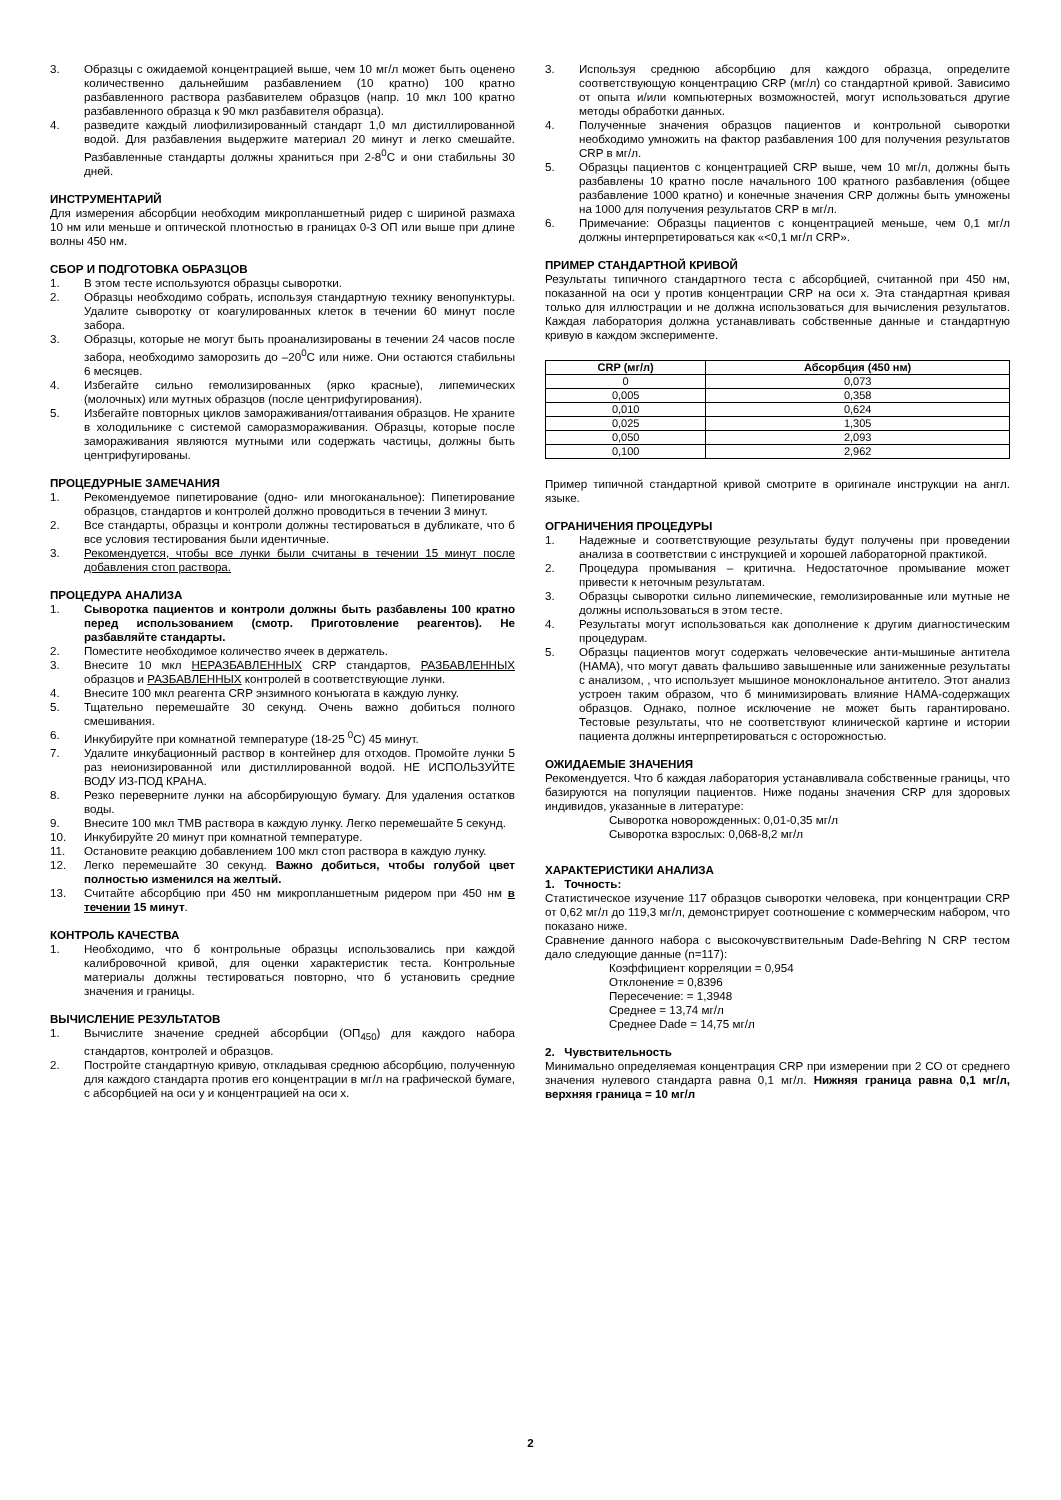3. Образцы с ожидаемой концентрацией выше, чем 10 мг/л может быть оценено количественно дальнейшим разбавлением (10 кратно) 100 кратно разбавленного раствора разбавителем образцов (напр. 10 мкл 100 кратно разбавленного образца к 90 мкл разбавителя образца).
4. разведите каждый лиофилизированный стандарт 1,0 мл дистиллированной водой. Для разбавления выдержите материал 20 минут и легко смешайте. Разбавленные стандарты должны храниться при 2-8<sup>0</sup>C и они стабильны 30 дней.
ИНСТРУМЕНТАРИЙ
Для измерения абсорбции необходим микропланшетный ридер с шириной размаха 10 нм или меньше и оптической плотностью в границах 0-3 ОП или выше при длине волны 450 нм.
СБОР И ПОДГОТОВКА ОБРАЗЦОВ
1. В этом тесте используются образцы сыворотки.
2. Образцы необходимо собрать, используя стандартную технику венопунктуры. Удалите сыворотку от коагулированных клеток в течении 60 минут после забора.
3. Образцы, которые не могут быть проанализированы в течении 24 часов после забора, необходимо заморозить до –20<sup>0</sup>C или ниже. Они остаются стабильны 6 месяцев.
4. Избегайте сильно гемолизированных (ярко красные), липемических (молочных) или мутных образцов (после центрифугирования).
5. Избегайте повторных циклов замораживания/оттаивания образцов. Не храните в холодильнике с системой саморазмораживания. Образцы, которые после замораживания являются мутными или содержать частицы, должны быть центрифугированы.
ПРОЦЕДУРНЫЕ ЗАМЕЧАНИЯ
1. Рекомендуемое пипетирование (одно- или многоканальное): Пипетирование образцов, стандартов и контролей должно проводиться в течении 3 минут.
2. Все стандарты, образцы и контроли должны тестироваться в дубликате, что б все условия тестирования были идентичные.
3. Рекомендуется, чтобы все лунки были считаны в течении 15 минут после добавления стоп раствора.
ПРОЦЕДУРА АНАЛИЗА
1. Сыворотка пациентов и контроли должны быть разбавлены 100 кратно перед использованием (смотр. Приготовление реагентов). Не разбавляйте стандарты.
2. Поместите необходимое количество ячеек в держатель.
3. Внесите 10 мкл НЕРАЗБАВЛЕННЫХ CRP стандартов, РАЗБАВЛЕННЫХ образцов и РАЗБАВЛЕННЫХ контролей в соответствующие лунки.
4. Внесите 100 мкл реагента CRP энзимного конъюгата в каждую лунку.
5. Тщательно перемешайте 30 секунд. Очень важно добиться полного смешивания.
6. Инкубируйте при комнатной температуре (18-25 <sup>0</sup>C) 45 минут.
7. Удалите инкубационный раствор в контейнер для отходов. Промойте лунки 5 раз неионизированной или дистиллированной водой. НЕ ИСПОЛЬЗУЙТЕ ВОДУ ИЗ-ПОД КРАНА.
8. Резко переверните лунки на абсорбирующую бумагу. Для удаления остатков воды.
9. Внесите 100 мкл TMB раствора в каждую лунку. Легко перемешайте 5 секунд.
10. Инкубируйте 20 минут при комнатной температуре.
11. Остановите реакцию добавлением 100 мкл стоп раствора в каждую лунку.
12. Легко перемешайте 30 секунд. Важно добиться, чтобы голубой цвет полностью изменился на желтый.
13. Считайте абсорбцию при 450 нм микропланшетным ридером при 450 нм в течении 15 минут.
КОНТРОЛЬ КАЧЕСТВА
1. Необходимо, что б контрольные образцы использовались при каждой калибровочной кривой, для оценки характеристик теста. Контрольные материалы должны тестироваться повторно, что б установить средние значения и границы.
ВЫЧИСЛЕНИЕ РЕЗУЛЬТАТОВ
1. Вычислите значение средней абсорбции (ОП<sub>450</sub>) для каждого набора стандартов, контролей и образцов.
2. Постройте стандартную кривую, откладывая среднюю абсорбцию, полученную для каждого стандарта против его концентрации в мг/л на графической бумаге, с абсорбцией на оси y и концентрацией на оси x.
3. Используя среднюю абсорбцию для каждого образца, определите соответствующую концентрацию CRP (мг/л) со стандартной кривой. Зависимо от опыта и/или компьютерных возможностей, могут использоваться другие методы обработки данных.
4. Полученные значения образцов пациентов и контрольной сыворотки необходимо умножить на фактор разбавления 100 для получения результатов CRP в мг/л.
5. Образцы пациентов с концентрацией CRP выше, чем 10 мг/л, должны быть разбавлены 10 кратно после начального 100 кратного разбавления (общее разбавление 1000 кратно) и конечные значения CRP должны быть умножены на 1000 для получения результатов CRP в мг/л.
6. Примечание: Образцы пациентов с концентрацией меньше, чем 0,1 мг/л должны интерпретироваться как «<0,1 мг/л CRP».
ПРИМЕР СТАНДАРТНОЙ КРИВОЙ
Результаты типичного стандартного теста с абсорбцией, считанной при 450 нм, показанной на оси y против концентрации CRP на оси x. Эта стандартная кривая только для иллюстрации и не должна использоваться для вычисления результатов. Каждая лаборатория должна устанавливать собственные данные и стандартную кривую в каждом эксперименте.
| CRP (мг/л) | Абсорбция (450 нм) |
| --- | --- |
| 0 | 0,073 |
| 0,005 | 0,358 |
| 0,010 | 0,624 |
| 0,025 | 1,305 |
| 0,050 | 2,093 |
| 0,100 | 2,962 |
Пример типичной стандартной кривой смотрите в оригинале инструкции на англ. языке.
ОГРАНИЧЕНИЯ ПРОЦЕДУРЫ
1. Надежные и соответствующие результаты будут получены при проведении анализа в соответствии с инструкцией и хорошей лабораторной практикой.
2. Процедура промывания – критична. Недостаточное промывание может привести к неточным результатам.
3. Образцы сыворотки сильно липемические, гемолизированные или мутные не должны использоваться в этом тесте.
4. Результаты могут использоваться как дополнение к другим диагностическим процедурам.
5. Образцы пациентов могут содержать человеческие анти-мышиные антитела (HAMA), что могут давать фальшиво завышенные или заниженные результаты с анализом, , что использует мышиное моноклональное антитело. Этот анализ устроен таким образом, что б минимизировать влияние HAMA-содержащих образцов. Однако, полное исключение не может быть гарантировано. Тестовые результаты, что не соответствуют клинической картине и истории пациента должны интерпретироваться с осторожностью.
ОЖИДАЕМЫЕ ЗНАЧЕНИЯ
Рекомендуется. Что б каждая лаборатория устанавливала собственные границы, что базируются на популяции пациентов. Ниже поданы значения CRP для здоровых индивидов, указанные в литературе:
Сыворотка новорожденных: 0,01-0,35 мг/л
Сыворотка взрослых: 0,068-8,2 мг/л
ХАРАКТЕРИСТИКИ АНАЛИЗА
1. Точность:
Статистическое изучение 117 образцов сыворотки человека, при концентрации CRP от 0,62 мг/л до 119,3 мг/л, демонстрирует соотношение с коммерческим набором, что показано ниже.
Сравнение данного набора с высокочувствительным Dade-Behring N CRP тестом дало следующие данные (n=117):
Коэффициент корреляции = 0,954
Отклонение = 0,8396
Пересечение: = 1,3948
Среднее = 13,74 мг/л
Среднее Dade = 14,75 мг/л
2. Чувствительность
Минимально определяемая концентрация CRP при измерении при 2 СО от среднего значения нулевого стандарта равна 0,1 мг/л. Нижняя граница равна 0,1 мг/л, верхняя граница = 10 мг/л
2